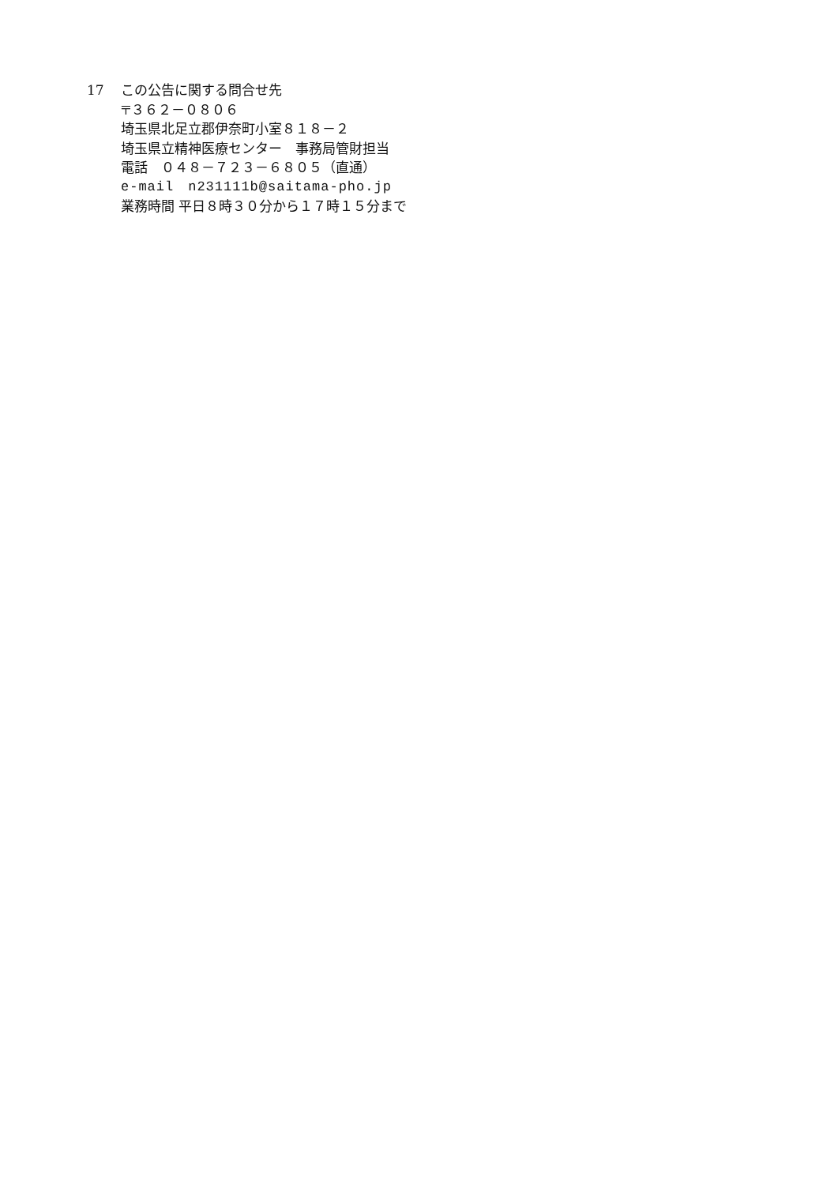17 この公告に関する問合せ先
〒３６２－０８０６
埼玉県北足立郡伊奈町小室８１８－２
埼玉県立精神医療センター　事務局管財担当
電話　０４８－７２３－６８０５（直通）
e-mail　n231111b@saitama-pho.jp
業務時間 平日８時３０分から１７時１５分まで